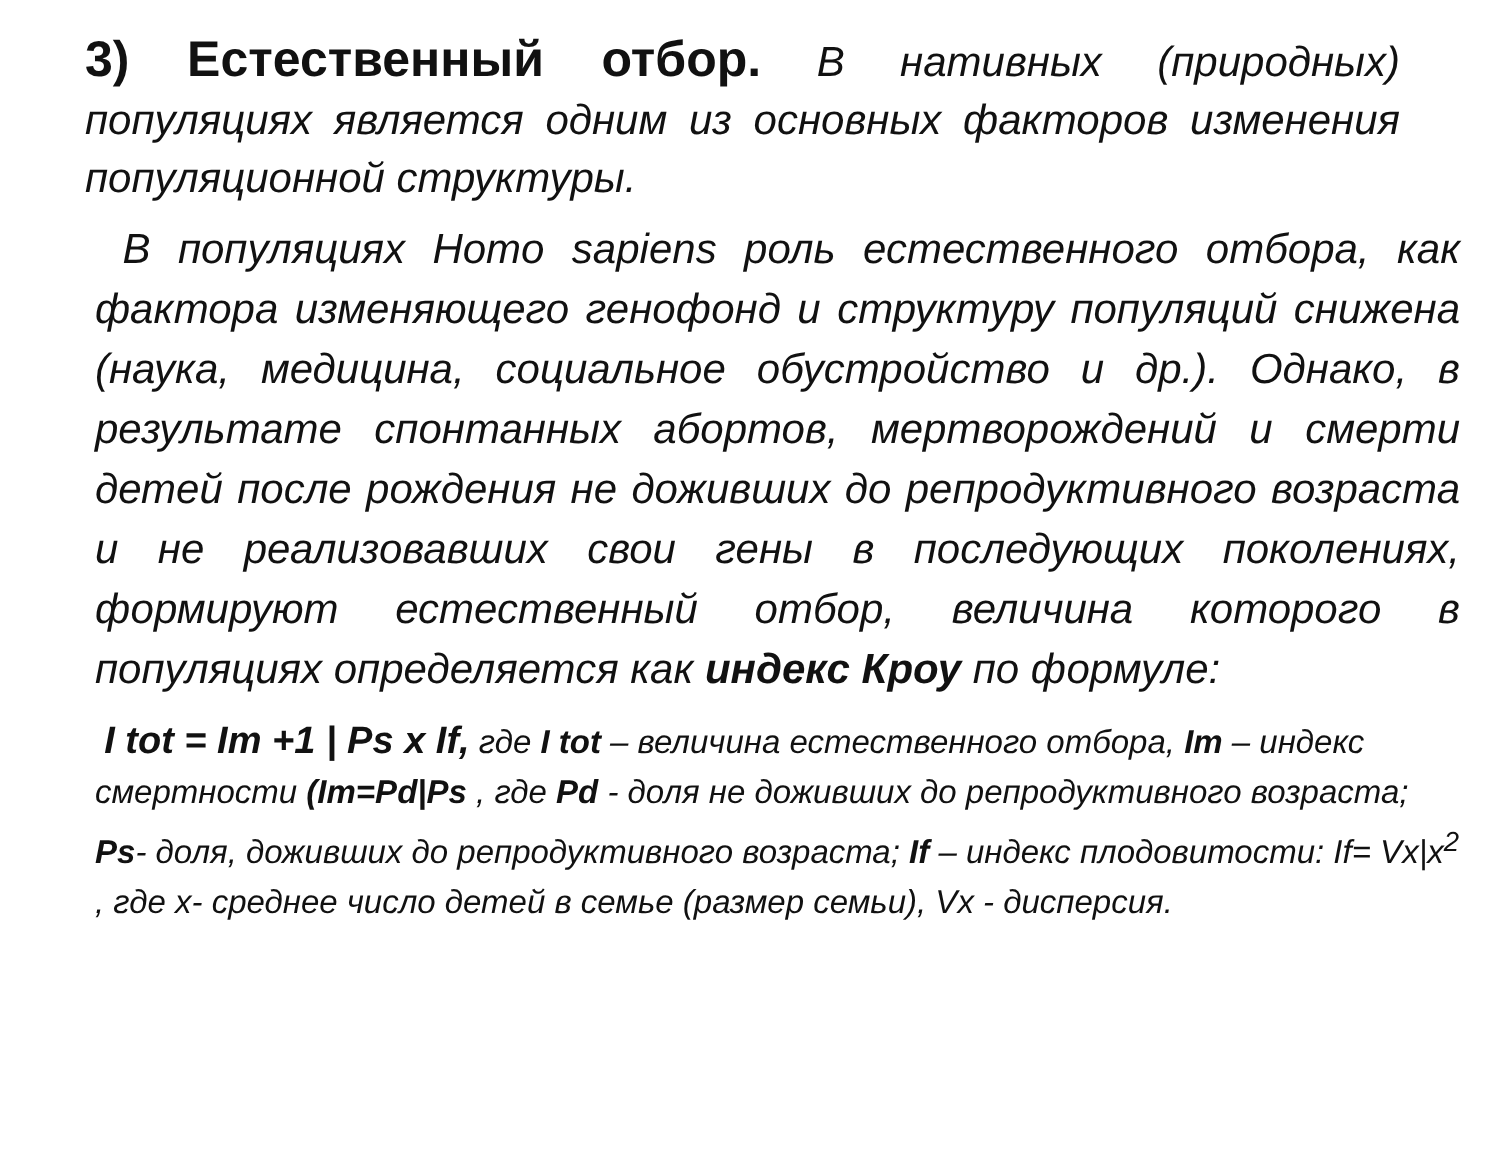3) Естественный отбор. В нативных (природных) популяциях является одним из основных факторов изменения популяционной структуры.
В популяциях Homo sapiens роль естественного отбора, как фактора изменяющего генофонд и структуру популяций снижена (наука, медицина, социальное обустройство и др.). Однако, в результате спонтанных абортов, мертворождений и смерти детей после рождения не доживших до репродуктивного возраста и не реализовавших свои гены в последующих поколениях, формируют естественный отбор, величина которого в популяциях определяется как индекс Кроу по формуле:
I tot = Im +1 | Ps x If, где I tot – величина естественного отбора, Im – индекс смертности (Im=Pd|Ps , где Pd - доля не доживших до репродуктивного возраста; Ps- доля, доживших до репродуктивного возраста; If – индекс плодовитости: If= Vx|x<sup>2</sup> , где x- среднее число детей в семье (размер семьи), Vx - дисперсия.